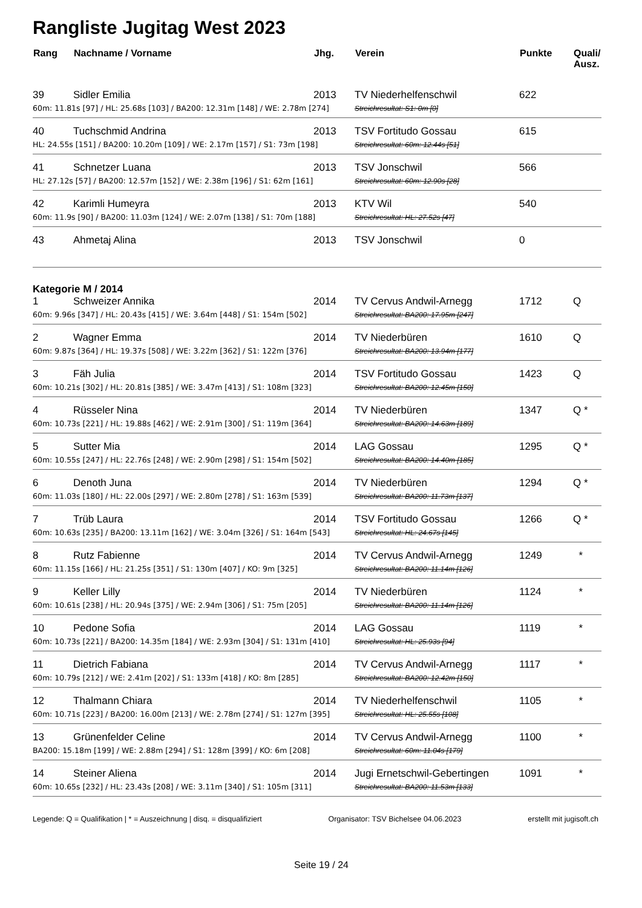Rangliste Jugitag West 2023
| Rang | Nachname / Vorname | Jhg. | Verein | Punkte | Quali/ Ausz. |
| --- | --- | --- | --- | --- | --- |
| 39 | Sidler Emilia | 2013 | TV Niederhelfenschwil | 622 | |
| 60m: 11.81s [97] / HL: 25.68s [103] / BA200: 12.31m [148] / WE: 2.78m [274] | | | Streichresultat: S1: 0m [0] | | |
| 40 | Tuchschmid Andrina | 2013 | TSV Fortitudo Gossau | 615 | |
| HL: 24.55s [151] / BA200: 10.20m [109] / WE: 2.17m [157] / S1: 73m [198] | | | Streichresultat: 60m: 12.44s [51] | | |
| 41 | Schnetzer Luana | 2013 | TSV Jonschwil | 566 | |
| HL: 27.12s [57] / BA200: 12.57m [152] / WE: 2.38m [196] / S1: 62m [161] | | | Streichresultat: 60m: 12.90s [28] | | |
| 42 | Karimli Humeyra | 2013 | KTV Wil | 540 | |
| 60m: 11.9s [90] / BA200: 11.03m [124] / WE: 2.07m [138] / S1: 70m [188] | | | Streichresultat: HL: 27.52s [47] | | |
| 43 | Ahmetaj Alina | 2013 | TSV Jonschwil | 0 | |
| Kategorie M / 2014 | | | | | |
| 1 | Schweizer Annika | 2014 | TV Cervus Andwil-Arnegg | 1712 | Q |
| 60m: 9.96s [347] / HL: 20.43s [415] / WE: 3.64m [448] / S1: 154m [502] | | | Streichresultat: BA200: 17.95m [247] | | |
| 2 | Wagner Emma | 2014 | TV Niederbüren | 1610 | Q |
| 60m: 9.87s [364] / HL: 19.37s [508] / WE: 3.22m [362] / S1: 122m [376] | | | Streichresultat: BA200: 13.94m [177] | | |
| 3 | Fäh Julia | 2014 | TSV Fortitudo Gossau | 1423 | Q |
| 60m: 10.21s [302] / HL: 20.81s [385] / WE: 3.47m [413] / S1: 108m [323] | | | Streichresultat: BA200: 12.45m [150] | | |
| 4 | Rüsseler Nina | 2014 | TV Niederbüren | 1347 | Q * |
| 60m: 10.73s [221] / HL: 19.88s [462] / WE: 2.91m [300] / S1: 119m [364] | | | Streichresultat: BA200: 14.63m [189] | | |
| 5 | Sutter Mia | 2014 | LAG Gossau | 1295 | Q * |
| 60m: 10.55s [247] / HL: 22.76s [248] / WE: 2.90m [298] / S1: 154m [502] | | | Streichresultat: BA200: 14.40m [185] | | |
| 6 | Denoth Juna | 2014 | TV Niederbüren | 1294 | Q * |
| 60m: 11.03s [180] / HL: 22.00s [297] / WE: 2.80m [278] / S1: 163m [539] | | | Streichresultat: BA200: 11.73m [137] | | |
| 7 | Trüb Laura | 2014 | TSV Fortitudo Gossau | 1266 | Q * |
| 60m: 10.63s [235] / BA200: 13.11m [162] / WE: 3.04m [326] / S1: 164m [543] | | | Streichresultat: HL: 24.67s [145] | | |
| 8 | Rutz Fabienne | 2014 | TV Cervus Andwil-Arnegg | 1249 | * |
| 60m: 11.15s [166] / HL: 21.25s [351] / S1: 130m [407] / KO: 9m [325] | | | Streichresultat: BA200: 11.14m [126] | | |
| 9 | Keller Lilly | 2014 | TV Niederbüren | 1124 | * |
| 60m: 10.61s [238] / HL: 20.94s [375] / WE: 2.94m [306] / S1: 75m [205] | | | Streichresultat: BA200: 11.14m [126] | | |
| 10 | Pedone Sofia | 2014 | LAG Gossau | 1119 | * |
| 60m: 10.73s [221] / BA200: 14.35m [184] / WE: 2.93m [304] / S1: 131m [410] | | | Streichresultat: HL: 25.93s [94] | | |
| 11 | Dietrich Fabiana | 2014 | TV Cervus Andwil-Arnegg | 1117 | * |
| 60m: 10.79s [212] / WE: 2.41m [202] / S1: 133m [418] / KO: 8m [285] | | | Streichresultat: BA200: 12.42m [150] | | |
| 12 | Thalmann Chiara | 2014 | TV Niederhelfenschwil | 1105 | * |
| 60m: 10.71s [223] / BA200: 16.00m [213] / WE: 2.78m [274] / S1: 127m [395] | | | Streichresultat: HL: 25.55s [108] | | |
| 13 | Grünenfelder Celine | 2014 | TV Cervus Andwil-Arnegg | 1100 | * |
| BA200: 15.18m [199] / WE: 2.88m [294] / S1: 128m [399] / KO: 6m [208] | | | Streichresultat: 60m: 11.04s [179] | | |
| 14 | Steiner Aliena | 2014 | Jugi Ernetschwil-Gebertingen | 1091 | * |
| 60m: 10.65s [232] / HL: 23.43s [208] / WE: 3.11m [340] / S1: 105m [311] | | | Streichresultat: BA200: 11.53m [133] | | |
Legende: Q = Qualifikation | * = Auszeichnung | disq. = disqualifiziert Organisator: TSV Bichelsee 04.06.2023 erstellt mit jugisoft.ch
Seite 19 / 24